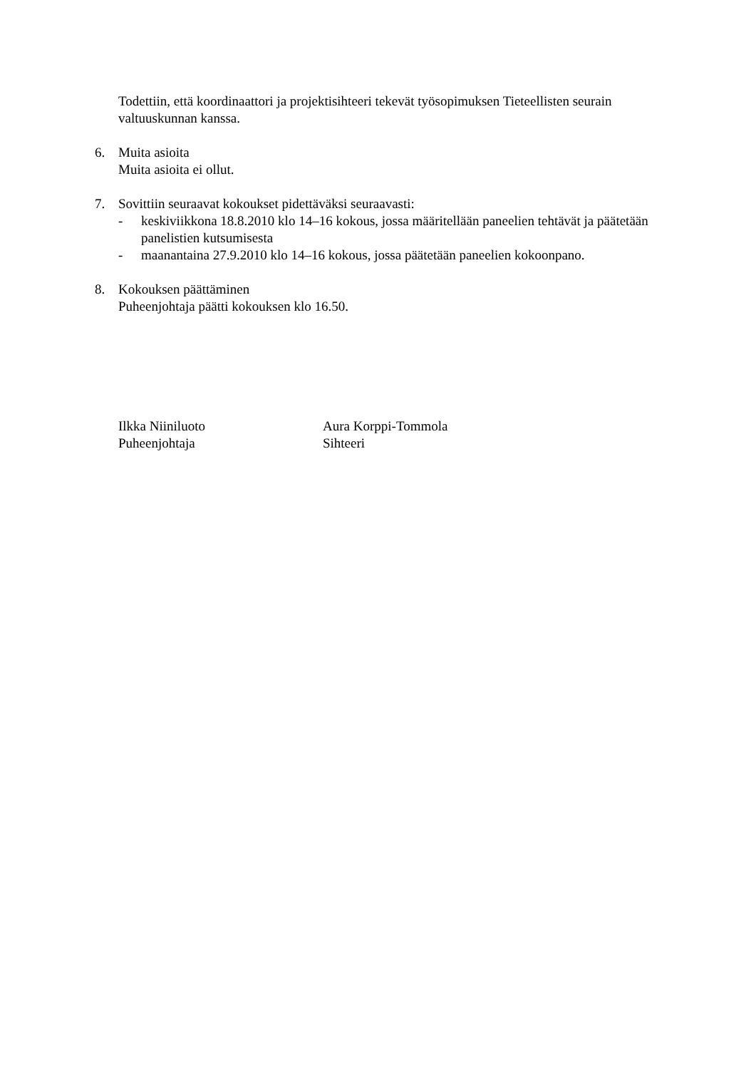Todettiin, että koordinaattori ja projektisihteeri tekevät työsopimuksen Tieteellisten seurain valtuuskunnan kanssa.
6. Muita asioita
Muita asioita ei ollut.
7. Sovittiin seuraavat kokoukset pidettäväksi seuraavasti:
- keskiviikkona 18.8.2010 klo 14–16 kokous, jossa määritellään paneelien tehtävät ja päätetään panelistien kutsumisesta
- maanantaina 27.9.2010 klo 14–16 kokous, jossa päätetään paneelien kokoonpano.
8. Kokouksen päättäminen
Puheenjohtaja päätti kokouksen klo 16.50.
Ilkka Niiniluoto
Puheenjohtaja
Aura Korppi-Tommola
Sihteeri